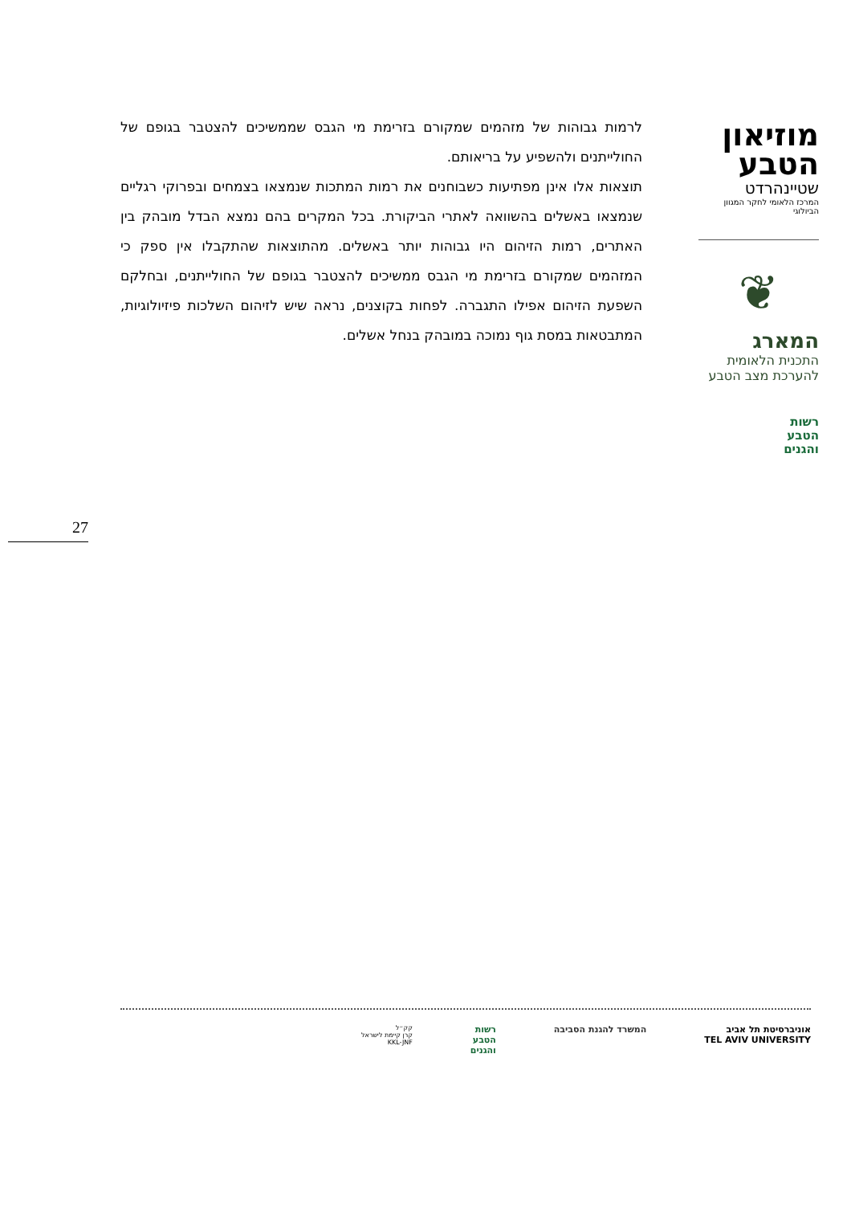לרמות גבוהות של מזהמים שמקורם בזרימת מי הגבס שממשיכים להצטבר בגופם של החולייתנים ולהשפיע על בריאותם.
תוצאות אלו אינן מפתיעות כשבוחנים את רמות המתכות שנמצאו בצמחים ובפרוקי רגליים שנמצאו באשלים בהשוואה לאתרי הביקורת. בכל המקרים בהם נמצא הבדל מובהק בין האתרים, רמות הזיהום היו גבוהות יותר באשלים. מהתוצאות שהתקבלו אין ספק כי המזהמים שמקורם בזרימת מי הגבס ממשיכים להצטבר בגופם של החולייתנים, ובחלקם השפעת הזיהום אפילו התגברה. לפחות בקוצנים, נראה שיש לזיהום השלכות פיזיולוגיות, המתבטאות במסת גוף נמוכה במובהק בנחל אשלים.
מוזיאון
הטבע
שטיינהרדט
המרכז הלאומי לחקר המגוון הביולוגי
❦
המארג
התכנית הלאומית
להערכת מצב הטבע
רשות
הטבע
והגנים
27
אוניברסיטת תל אביב
TEL AVIV UNIVERSITY
המשרד להגנת הסביבה רשות
הטבע
והגנים
קק״ל
קרן קיימת לישראל
KKL-JNF